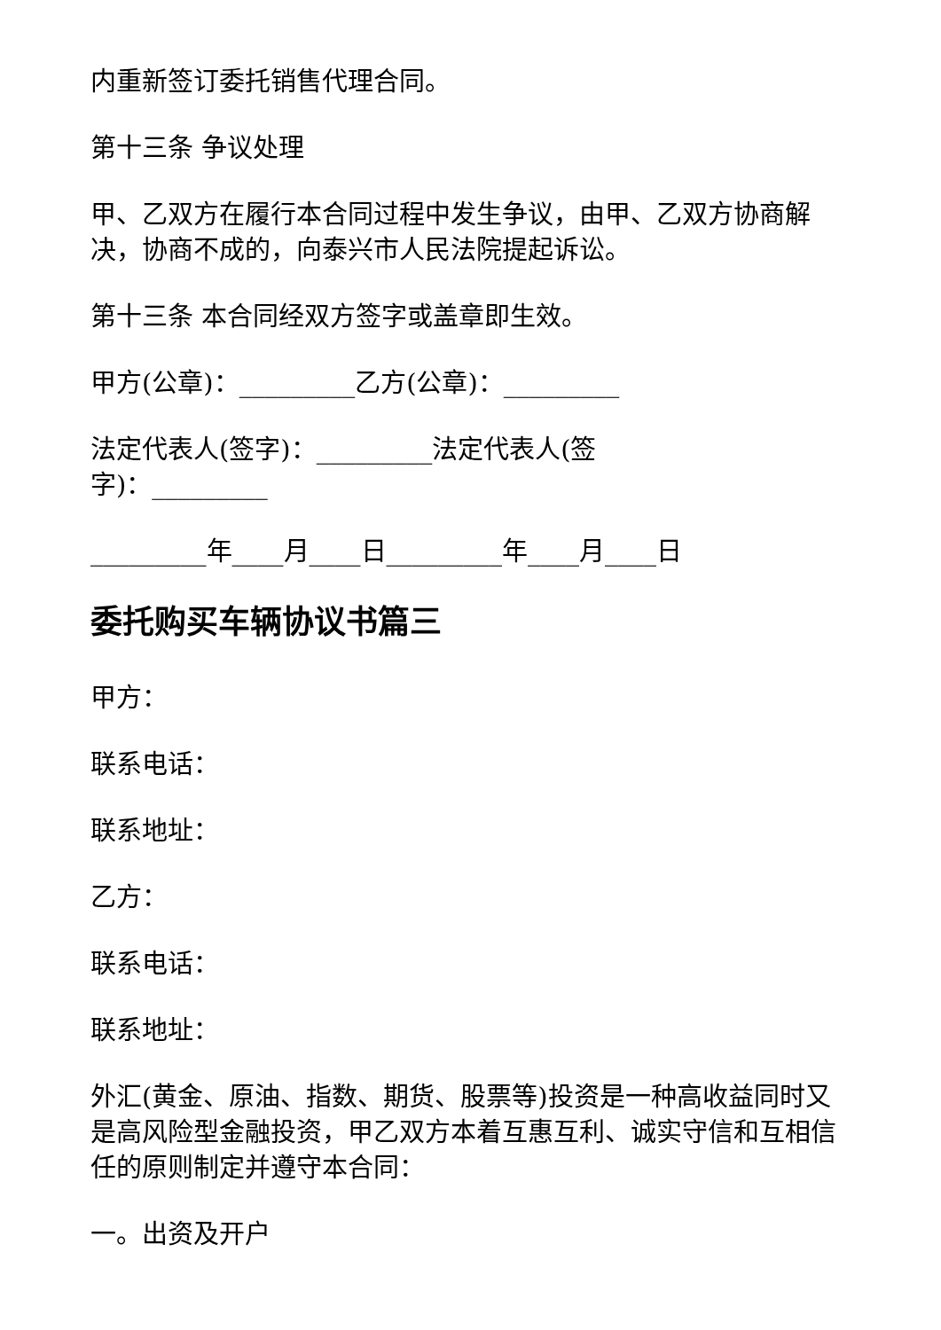内重新签订委托销售代理合同。
第十三条 争议处理
甲、乙双方在履行本合同过程中发生争议，由甲、乙双方协商解决，协商不成的，向泰兴市人民法院提起诉讼。
第十三条 本合同经双方签字或盖章即生效。
甲方(公章)：_________乙方(公章)：_________
法定代表人(签字)：_________法定代表人(签
字)：_________
_________年____月____日_________年____月____日
委托购买车辆协议书篇三
甲方：
联系电话：
联系地址：
乙方：
联系电话：
联系地址：
外汇(黄金、原油、指数、期货、股票等)投资是一种高收益同时又是高风险型金融投资，甲乙双方本着互惠互利、诚实守信和互相信任的原则制定并遵守本合同：
一。出资及开户